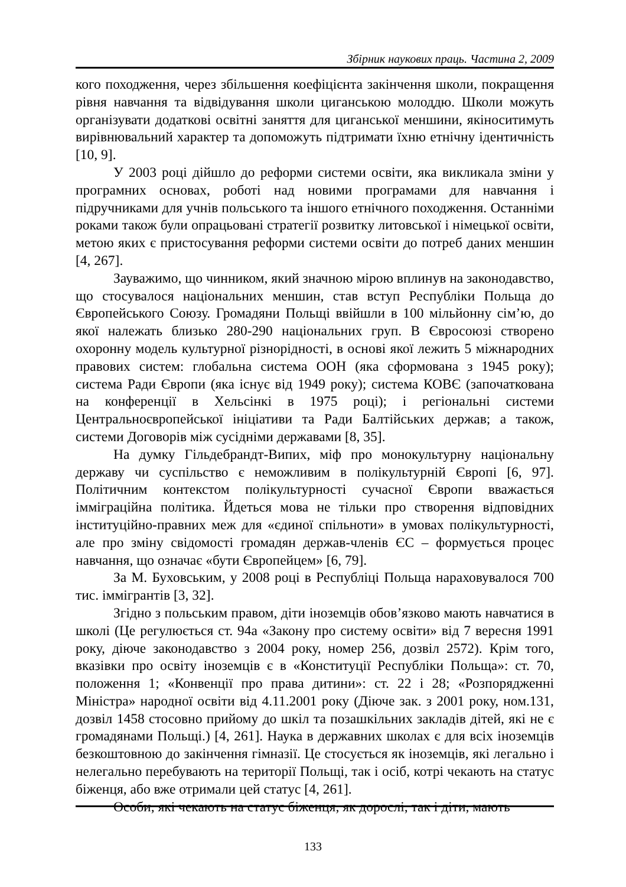Збірник наукових праць. Частина 2, 2009
кого походження, через збільшення коефіцієнта закінчення школи, покращення рівня навчання та відвідування школи циганською молоддю. Школи можуть організувати додаткові освітні заняття для циганської меншини, якіноситимуть вирівнювальний характер та допоможуть підтримати їхню етнічну ідентичність [10, 9].
У 2003 році дійшло до реформи системи освіти, яка викликала зміни у програмних основах, роботі над новими програмами для навчання і підручниками для учнів польського та іншого етнічного походження. Останніми роками також були опрацьовані стратегії розвитку литовської і німецької освіти, метою яких є пристосування реформи системи освіти до потреб даних меншин [4, 267].
Зауважимо, що чинником, який значною мірою вплинув на законодавство, що стосувалося національних меншин, став вступ Республіки Польща до Європейського Союзу. Громадяни Польщі ввійшли в 100 мільйонну сім’ю, до якої належать близько 280-290 національних груп. В Євросоюзі створено охоронну модель культурної різнорідності, в основі якої лежить 5 міжнародних правових систем: глобальна система ООН (яка сформована з 1945 року); система Ради Європи (яка існує від 1949 року); система КОВЄ (започаткована на конференції в Хельсінкі в 1975 році); і регіональні системи Центральноєвропейської ініціативи та Ради Балтійських держав; а також, системи Договорів між сусідніми державами [8, 35].
На думку Гільдебрандт-Випих, міф про монокультурну національну державу чи суспільство є неможливим в полікультурній Європі [6, 97]. Політичним контекстом полікультурності сучасної Європи вважається імміграційна політика. Йдеться мова не тільки про створення відповідних інституційно-правних меж для «єдиної спільноти» в умовах полікультурності, але про зміну свідомості громадян держав-членів ЄС – формується процес навчання, що означає «бути Європейцем» [6, 79].
За М. Буховським, у 2008 році в Республіці Польща нараховувалося 700 тис. іммігрантів [3, 32].
Згідно з польським правом, діти іноземців обов’язково мають навчатися в школі (Це регулюється ст. 94а «Закону про систему освіти» від 7 вересня 1991 року, діюче законодавство з 2004 року, номер 256, дозвіл 2572). Крім того, вказівки про освіту іноземців є в «Конституції Республіки Польща»: ст. 70, положення 1; «Конвенції про права дитини»: ст. 22 і 28; «Розпорядженні Міністра» народної освіти від 4.11.2001 року (Діюче зак. з 2001 року, ном.131, дозвіл 1458 стосовно прийому до шкіл та позашкільних закладів дітей, які не є громадянами Польщі.) [4, 261]. Наука в державних школах є для всіх іноземців безкоштовною до закінчення гімназії. Це стосується як іноземців, які легально і нелегально перебувають на території Польщі, так і осіб, котрі чекають на статус біженця, або вже отримали цей статус [4, 261].
Особи, які чекають на статус біженця, як дорослі, так і діти, мають
133